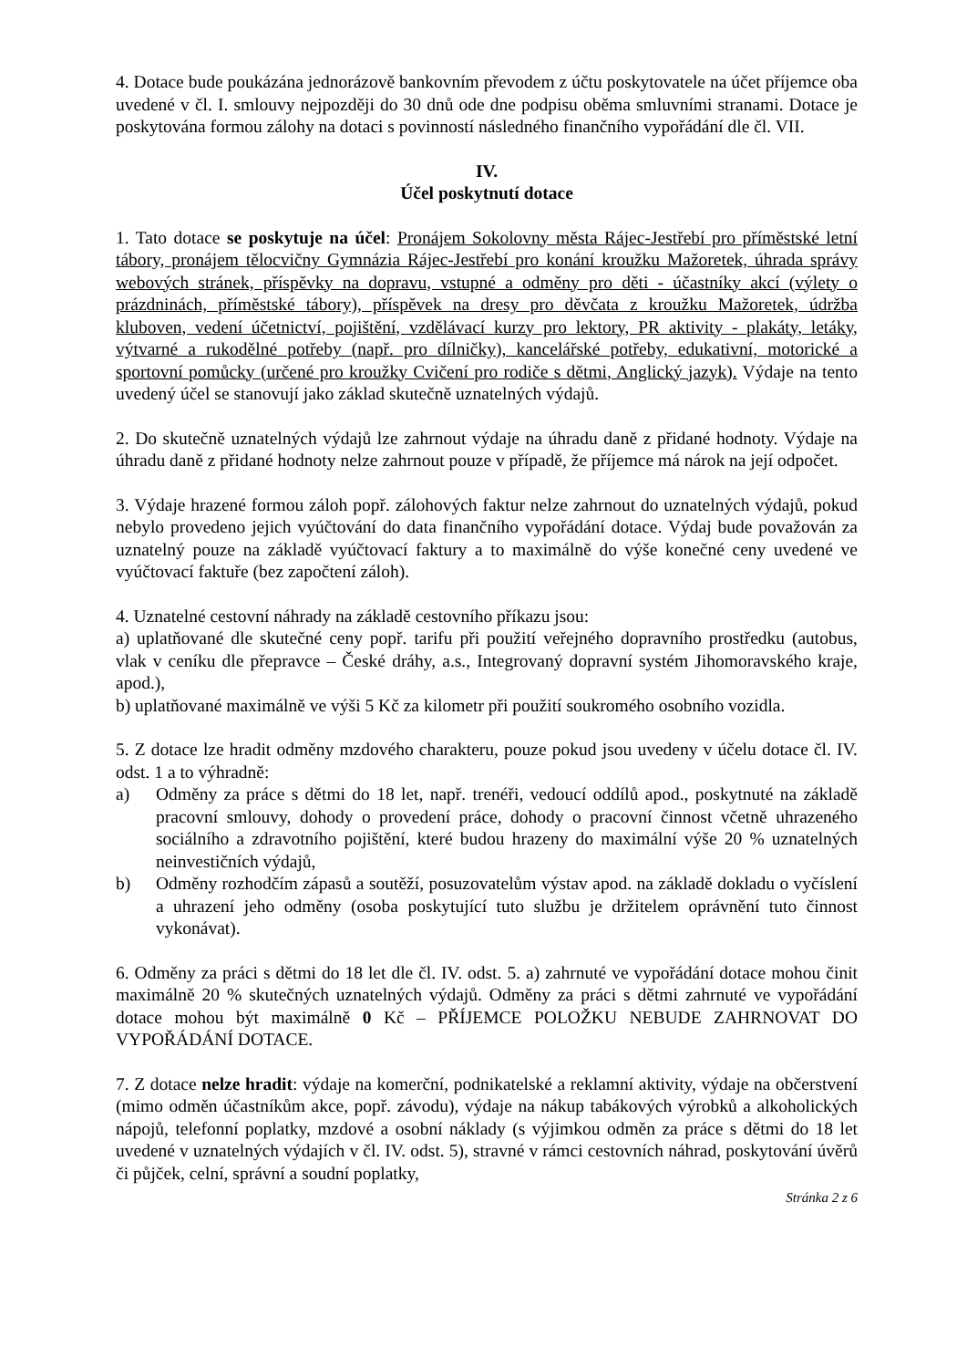4. Dotace bude poukázána jednorázově bankovním převodem z účtu poskytovatele na účet příjemce oba uvedené v čl. I. smlouvy nejpozději do 30 dnů ode dne podpisu oběma smluvními stranami. Dotace je poskytována formou zálohy na dotaci s povinností následného finančního vypořádání dle čl. VII.
IV.
Účel poskytnutí dotace
1. Tato dotace se poskytuje na účel: Pronájem Sokolovny města Rájec-Jestřebí pro příměstské letní tábory, pronájem tělocvičny Gymnázia Rájec-Jestřebí pro konání kroužku Mažoretek, úhrada správy webových stránek, příspěvky na dopravu, vstupné a odměny pro děti - účastníky akcí (výlety o prázdninách, příměstské tábory), příspěvek na dresy pro děvčata z kroužku Mažoretek, údržba kluboven, vedení účetnictví, pojištění, vzdělávací kurzy pro lektory, PR aktivity - plakáty, letáky, výtvarné a rukodělné potřeby (např. pro dílničky), kancelářské potřeby, edukativní, motorické a sportovní pomůcky (určené pro kroužky Cvičení pro rodiče s dětmi, Anglický jazyk). Výdaje na tento uvedený účel se stanovují jako základ skutečně uznatelných výdajů.
2. Do skutečně uznatelných výdajů lze zahrnout výdaje na úhradu daně z přidané hodnoty. Výdaje na úhradu daně z přidané hodnoty nelze zahrnout pouze v případě, že příjemce má nárok na její odpočet.
3. Výdaje hrazené formou záloh popř. zálohových faktur nelze zahrnout do uznatelných výdajů, pokud nebylo provedeno jejich vyúčtování do data finančního vypořádání dotace. Výdaj bude považován za uznatelný pouze na základě vyúčtovací faktury a to maximálně do výše konečné ceny uvedené ve vyúčtovací faktuře (bez započtení záloh).
4. Uznatelné cestovní náhrady na základě cestovního příkazu jsou:
a) uplatňované dle skutečné ceny popř. tarifu při použití veřejného dopravního prostředku (autobus, vlak v ceníku dle přepravce – České dráhy, a.s., Integrovaný dopravní systém Jihomoravského kraje, apod.),
b) uplatňované maximálně ve výši 5 Kč za kilometr při použití soukromého osobního vozidla.
5. Z dotace lze hradit odměny mzdového charakteru, pouze pokud jsou uvedeny v účelu dotace čl. IV. odst. 1 a to výhradně:
a) Odměny za práce s dětmi do 18 let, např. trenéři, vedoucí oddílů apod., poskytnuté na základě pracovní smlouvy, dohody o provedení práce, dohody o pracovní činnost včetně uhrazeného sociálního a zdravotního pojištění, které budou hrazeny do maximální výše 20 % uznatelných neinvestičních výdajů,
b) Odměny rozhodčím zápasů a soutěží, posuzovatelům výstav apod. na základě dokladu o vyčíslení a uhrazení jeho odměny (osoba poskytující tuto službu je držitelem oprávnění tuto činnost vykonávat).
6. Odměny za práci s dětmi do 18 let dle čl. IV. odst. 5. a) zahrnuté ve vypořádání dotace mohou činit maximálně 20 % skutečných uznatelných výdajů. Odměny za práci s dětmi zahrnuté ve vypořádání dotace mohou být maximálně 0 Kč – PŘÍJEMCE POLOŽKU NEBUDE ZAHRNOVAT DO VYPOŘÁDÁNÍ DOTACE.
7. Z dotace nelze hradit: výdaje na komerční, podnikatelské a reklamní aktivity, výdaje na občerstvení (mimo odměn účastníkům akce, popř. závodu), výdaje na nákup tabákových výrobků a alkoholických nápojů, telefonní poplatky, mzdové a osobní náklady (s výjimkou odměn za práce s dětmi do 18 let uvedené v uznatelných výdajích v čl. IV. odst. 5), stravné v rámci cestovních náhrad, poskytování úvěrů či půjček, celní, správní a soudní poplatky,
Stránka 2 z 6